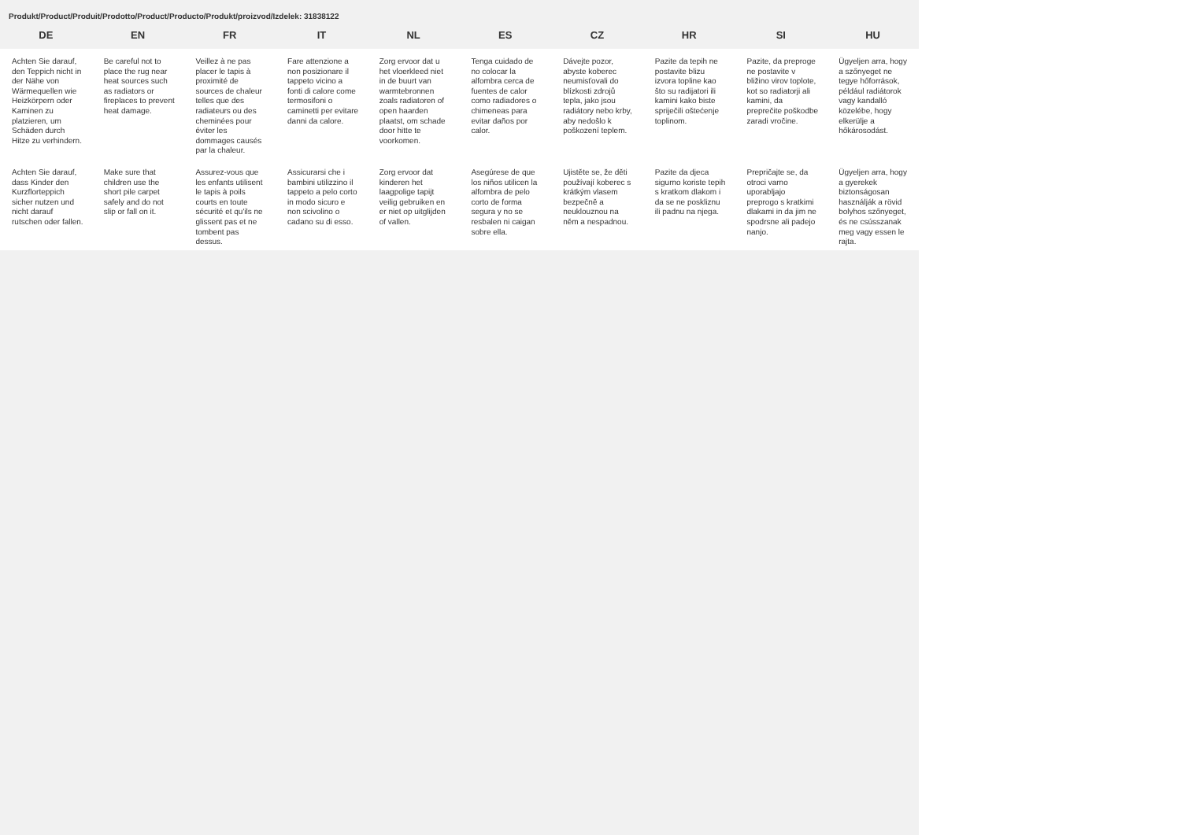Produkt/Product/Produit/Prodotto/Product/Producto/Produkt/proizvod/Izdelek: 31838122
| DE | EN | FR | IT | NL | ES | CZ | HR | SI | HU |
| --- | --- | --- | --- | --- | --- | --- | --- | --- | --- |
| Achten Sie darauf, den Teppich nicht in der Nähe von Wärmequellen wie Heizkörpern oder Kaminen zu platzieren, um Schäden durch Hitze zu verhindern. | Be careful not to place the rug near heat sources such as radiators or fireplaces to prevent heat damage. | Veillez à ne pas placer le tapis à proximité de sources de chaleur telles que des radiateurs ou des cheminées pour éviter les dommages causés par la chaleur. | Fare attenzione a non posizionare il tappeto vicino a fonti di calore come termosifoni o caminetti per evitare danni da calore. | Zorg ervoor dat u het vloerkleed niet in de buurt van warmtebronnen zoals radiatoren of open haarden plaatst, om schade door hitte te voorkomen. | Tenga cuidado de no colocar la alfombra cerca de fuentes de calor como radiadores o chimeneas para evitar daños por calor. | Dávejte pozor, abyste koberec neumisťovali do blízkosti zdrojů tepla, jako jsou radiátory nebo krby, aby nedošlo k poškození teplem. | Pazite da tepih ne postavite blizu izvora topline kao što su radijatori ili kamini kako biste spriječili oštećenje toplinom. | Pazite, da preproge ne postavite v bližino virov toplote, kot so radiatorji ali kamini, da preprečite poškodbe zaradi vročine. | Ügyeljen arra, hogy a szőnyeget ne tegye hőforrások, például radiátorok vagy kandalló közelébe, hogy elkerülje a hőkárosodást. |
| Achten Sie darauf, dass Kinder den Kurzflorteppich sicher nutzen und nicht darauf rutschen oder fallen. | Make sure that children use the short pile carpet safely and do not slip or fall on it. | Assurez-vous que les enfants utilisent le tapis à poils courts en toute sécurité et qu'ils ne glissent pas et ne tombent pas dessus. | Assicurarsi che i bambini utilizzino il tappeto a pelo corto in modo sicuro e non scivolino o cadano su di esso. | Zorg ervoor dat kinderen het laagpolige tapijt veilig gebruiken en er niet op uitglijden of vallen. | Asegúrese de que los niños utilicen la alfombra de pelo corto de forma segura y no se resbalen ni caigan sobre ella. | Ujistěte se, že děti používají koberec s krátkým vlasem bezpečně a neuklouznou na něm a nespadnou. | Pazite da djeca sigurno koriste tepih s kratkom dlakom i da se ne poskliznu ili padnu na njega. | Prepričajte se, da otroci varno uporabljajo preprogo s kratkimi dlakami in da jim ne spodrsne ali padejo nanjo. | Ügyeljen arra, hogy a gyerekek biztonságosan használják a rövid bolyhos szőnyeget, és ne csússzanak meg vagy essen le rajta. |